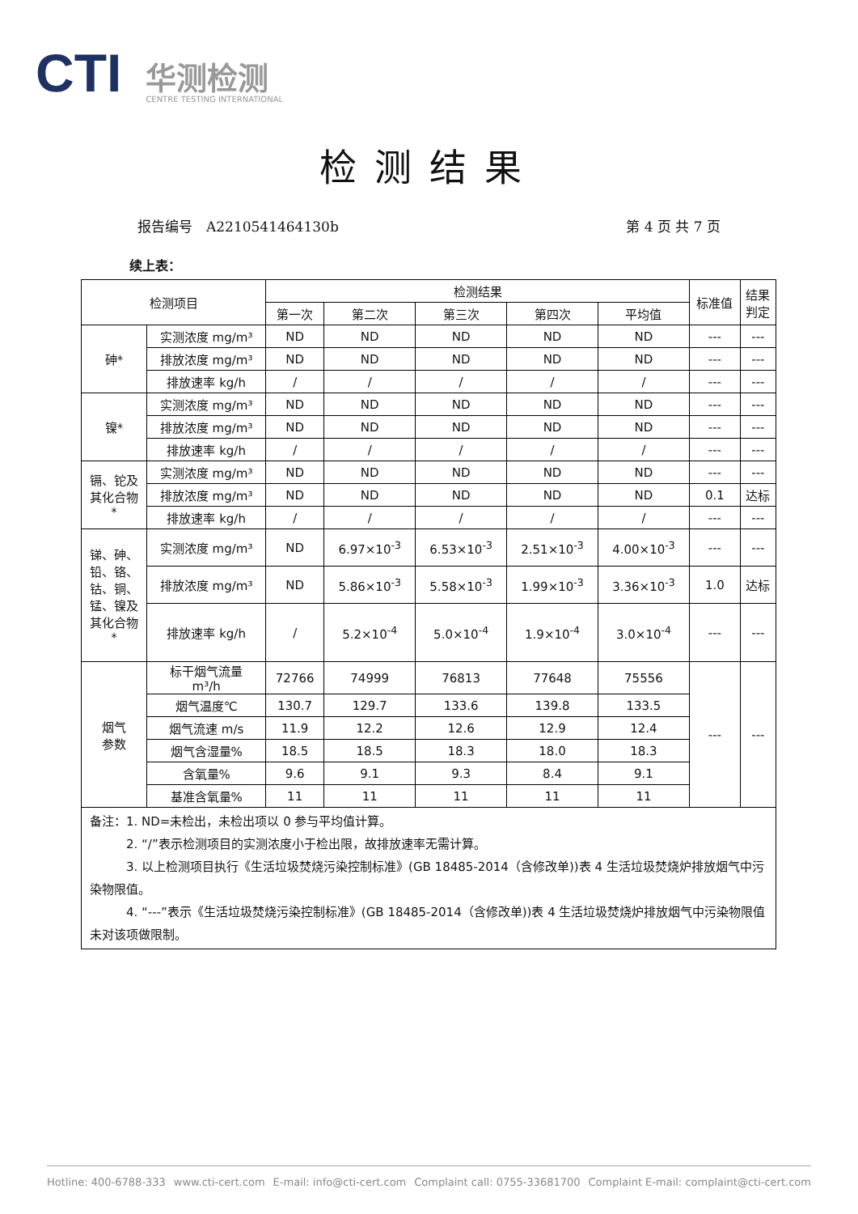CTI
华测检测
CENTRE TESTING INTERNATIONAL
检测结果
报告编号　A2210541464130b 第 4 页 共 7 页
续上表：
| 检测项目 | | 检测结果 | | | | | 标准值 | 结果 判定 |
| --- | --- | --- | --- | --- | --- | --- | --- | --- |
| | | 第一次 | 第二次 | 第三次 | 第四次 | 平均值 | | |
| 砷* | 实测浓度 mg/m³ | ND | ND | ND | ND | ND | --- | --- |
| | 排放浓度 mg/m³ | ND | ND | ND | ND | ND | --- | --- |
| | 排放速率 kg/h | / | / | / | / | / | --- | --- |
| 镍* | 实测浓度 mg/m³ | ND | ND | ND | ND | ND | --- | --- |
| | 排放浓度 mg/m³ | ND | ND | ND | ND | ND | --- | --- |
| | 排放速率 kg/h | / | / | / | / | / | --- | --- |
| 镉、铊及 其化合物 * | 实测浓度 mg/m³ | ND | ND | ND | ND | ND | --- | --- |
| | 排放浓度 mg/m³ | ND | ND | ND | ND | ND | 0.1 | 达标 |
| | 排放速率 kg/h | / | / | / | / | / | --- | --- |
| 锑、砷、 铅、铬、 钴、铜、 锰、镍及 其化合物 * | 实测浓度 mg/m³ | ND | 6.97×10<sup>-3</sup> | 6.53×10<sup>-3</sup> | 2.51×10<sup>-3</sup> | 4.00×10<sup>-3</sup> | --- | --- |
| | 排放浓度 mg/m³ | ND | 5.86×10<sup>-3</sup> | 5.58×10<sup>-3</sup> | 1.99×10<sup>-3</sup> | 3.36×10<sup>-3</sup> | 1.0 | 达标 |
| | 排放速率 kg/h | / | 5.2×10<sup>-4</sup> | 5.0×10<sup>-4</sup> | 1.9×10<sup>-4</sup> | 3.0×10<sup>-4</sup> | --- | --- |
| 烟气 参数 | 标干烟气流量 m³/h | 72766 | 74999 | 76813 | 77648 | 75556 | --- | --- |
| | 烟气温度℃ | 130.7 | 129.7 | 133.6 | 139.8 | 133.5 | | |
| | 烟气流速 m/s | 11.9 | 12.2 | 12.6 | 12.9 | 12.4 | | |
| | 烟气含湿量% | 18.5 | 18.5 | 18.3 | 18.0 | 18.3 | | |
| | 含氧量% | 9.6 | 9.1 | 9.3 | 8.4 | 9.1 | | |
| | 基准含氧量% | 11 | 11 | 11 | 11 | 11 | | |
| 备注：1. ND=未检出，未检出项以 0 参与平均值计算。 2. “/”表示检测项目的实测浓度小于检出限，故排放速率无需计算。 3. 以上检测项目执行《生活垃圾焚烧污染控制标准》(GB 18485-2014（含修改单))表 4 生活垃圾焚烧炉排放烟气中污染物限值。 4. “---”表示《生活垃圾焚烧污染控制标准》(GB 18485-2014（含修改单))表 4 生活垃圾焚烧炉排放烟气中污染物限值未对该项做限制。 | | | | | | | | |
Hotline: 400-6788-333 www.cti-cert.com E-mail: info@cti-cert.com Complaint call: 0755-33681700 Complaint E-mail: complaint@cti-cert.com